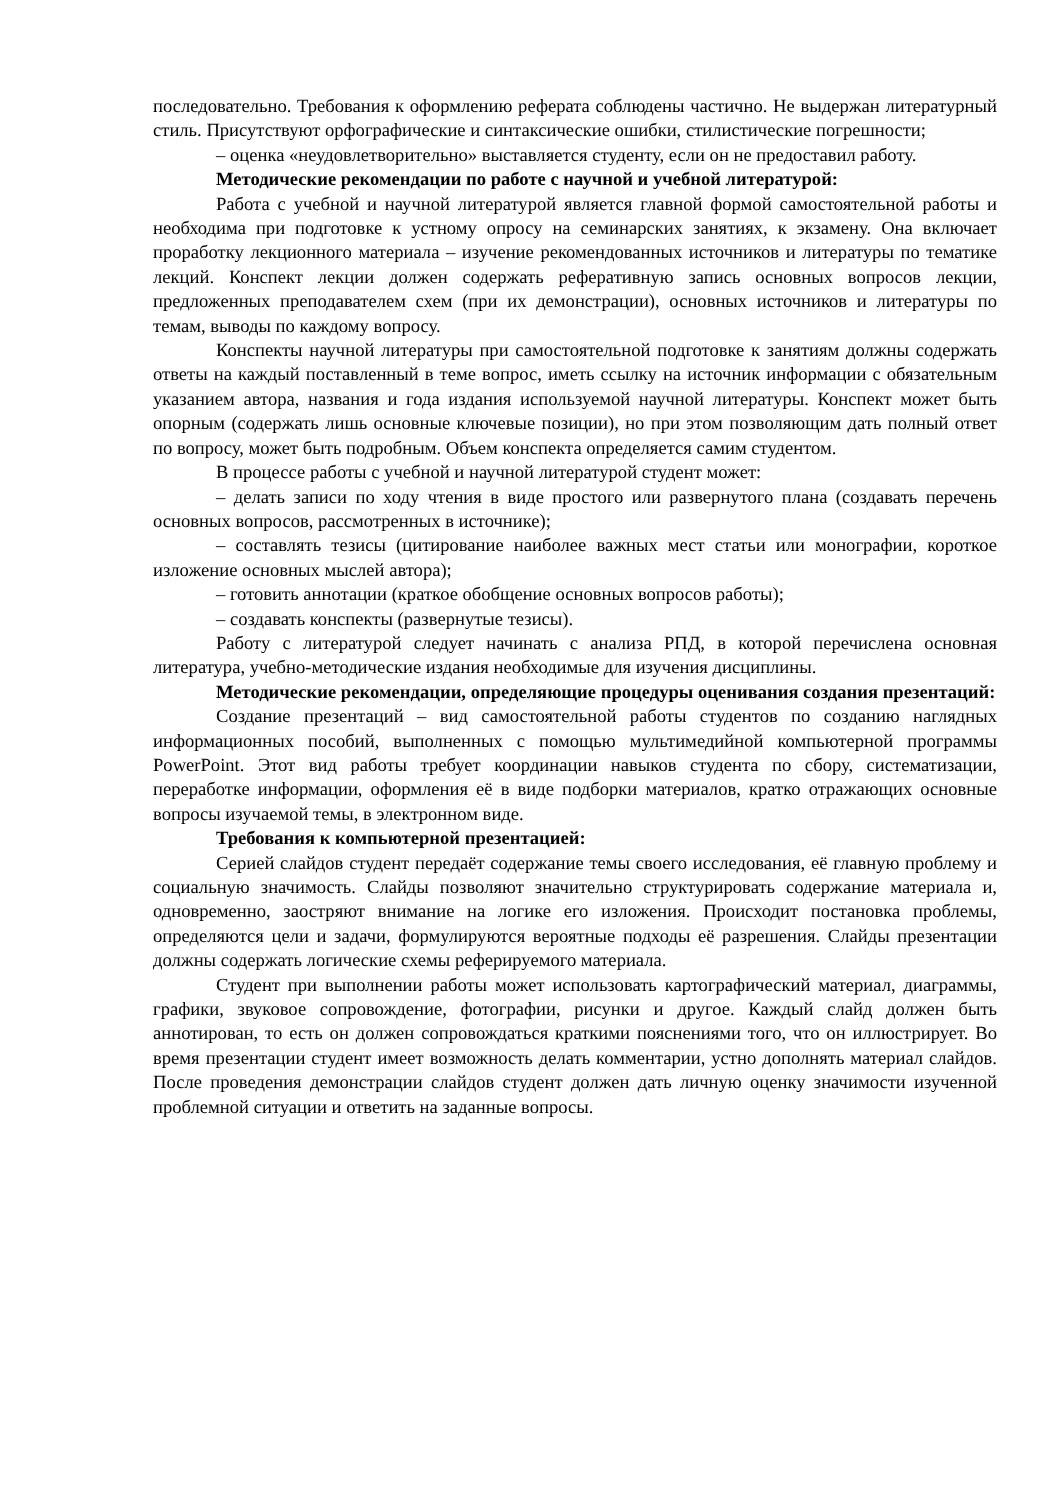последовательно. Требования к оформлению реферата соблюдены частично. Не выдержан литературный стиль. Присутствуют орфографические и синтаксические ошибки, стилистические погрешности;
– оценка «неудовлетворительно» выставляется студенту, если он не предоставил работу.
Методические рекомендации по работе с научной и учебной литературой:
Работа с учебной и научной литературой является главной формой самостоятельной работы и необходима при подготовке к устному опросу на семинарских занятиях, к экзамену. Она включает проработку лекционного материала – изучение рекомендованных источников и литературы по тематике лекций. Конспект лекции должен содержать реферативную запись основных вопросов лекции, предложенных преподавателем схем (при их демонстрации), основных источников и литературы по темам, выводы по каждому вопросу.
Конспекты научной литературы при самостоятельной подготовке к занятиям должны содержать ответы на каждый поставленный в теме вопрос, иметь ссылку на источник информации с обязательным указанием автора, названия и года издания используемой научной литературы. Конспект может быть опорным (содержать лишь основные ключевые позиции), но при этом позволяющим дать полный ответ по вопросу, может быть подробным. Объем конспекта определяется самим студентом.
В процессе работы с учебной и научной литературой студент может:
– делать записи по ходу чтения в виде простого или развернутого плана (создавать перечень основных вопросов, рассмотренных в источнике);
– составлять тезисы (цитирование наиболее важных мест статьи или монографии, короткое изложение основных мыслей автора);
– готовить аннотации (краткое обобщение основных вопросов работы);
– создавать конспекты (развернутые тезисы).
Работу с литературой следует начинать с анализа РПД, в которой перечислена основная литература, учебно-методические издания необходимые для изучения дисциплины.
Методические рекомендации, определяющие процедуры оценивания создания презентаций:
Создание презентаций – вид самостоятельной работы студентов по созданию наглядных информационных пособий, выполненных с помощью мультимедийной компьютерной программы PowerPoint. Этот вид работы требует координации навыков студента по сбору, систематизации, переработке информации, оформления её в виде подборки материалов, кратко отражающих основные вопросы изучаемой темы, в электронном виде.
Требования к компьютерной презентацией:
Серией слайдов студент передаёт содержание темы своего исследования, её главную проблему и социальную значимость. Слайды позволяют значительно структурировать содержание материала и, одновременно, заостряют внимание на логике его изложения. Происходит постановка проблемы, определяются цели и задачи, формулируются вероятные подходы её разрешения. Слайды презентации должны содержать логические схемы реферируемого материала.
Студент при выполнении работы может использовать картографический материал, диаграммы, графики, звуковое сопровождение, фотографии, рисунки и другое. Каждый слайд должен быть аннотирован, то есть он должен сопровождаться краткими пояснениями того, что он иллюстрирует. Во время презентации студент имеет возможность делать комментарии, устно дополнять материал слайдов. После проведения демонстрации слайдов студент должен дать личную оценку значимости изученной проблемной ситуации и ответить на заданные вопросы.